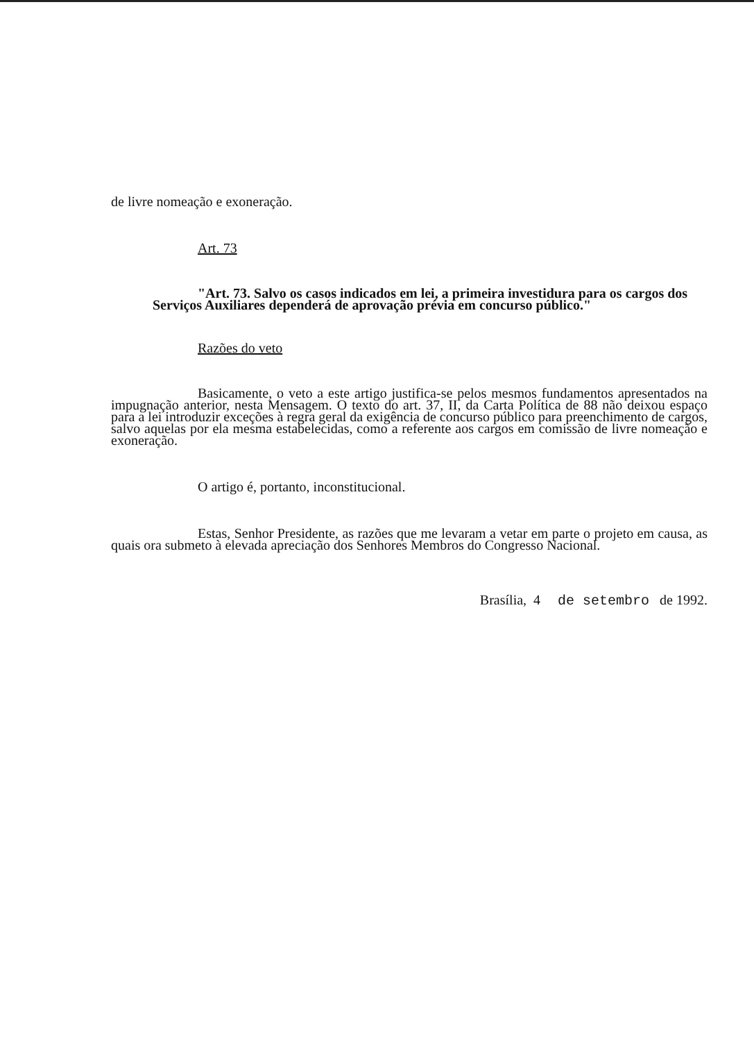de livre nomeação e exoneração.
Art. 73
"Art. 73. Salvo os casos indicados em lei, a primeira investidura para os cargos dos Serviços Auxiliares dependerá de aprovação prévia em concurso público."
Razões do veto
Basicamente, o veto a este artigo justifica-se pelos mesmos fundamentos apresentados na impugnação anterior, nesta Mensagem. O texto do art. 37, II, da Carta Política de 88 não deixou espaço para a lei introduzir exceções à regra geral da exigência de concurso público para preenchimento de cargos, salvo aquelas por ela mesma estabelecidas, como a referente aos cargos em comissão de livre nomeação e exoneração.
O artigo é, portanto, inconstitucional.
Estas, Senhor Presidente, as razões que me levaram a vetar em parte o projeto em causa, as quais ora submeto à elevada apreciação dos Senhores Membros do Congresso Nacional.
Brasília, 4 de setembro de 1992.